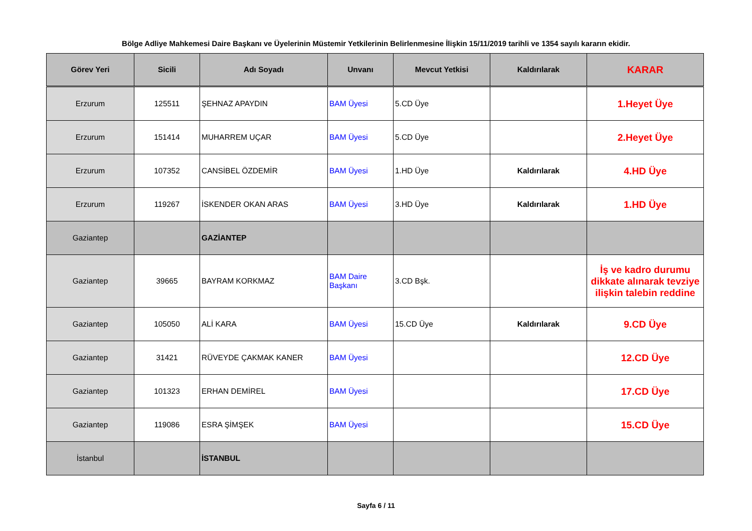Bölge Adliye Mahkemesi Daire Başkanı ve Üyelerinin Müstemir Yetkilerinin Belirlenmesine İlişkin 15/11/2019 tarihli ve 1354 sayılı kararın ekidir.
| Görev Yeri | Sicili | Adı Soyadı | Unvanı | Mevcut Yetkisi | Kaldırılarak | KARAR |
| --- | --- | --- | --- | --- | --- | --- |
| Erzurum | 125511 | ŞEHNAZ APAYDIN | BAM Üyesi | 5.CD Üye | | 1.Heyet Üye |
| Erzurum | 151414 | MUHARREM UÇAR | BAM Üyesi | 5.CD Üye | | 2.Heyet Üye |
| Erzurum | 107352 | CANSİBEL ÖZDEMİR | BAM Üyesi | 1.HD Üye | Kaldırılarak | 4.HD Üye |
| Erzurum | 119267 | İSKENDER OKAN ARAS | BAM Üyesi | 3.HD Üye | Kaldırılarak | 1.HD Üye |
| Gaziantep | | GAZİANTEP | | | | |
| Gaziantep | 39665 | BAYRAM KORKMAZ | BAM Daire Başkanı | 3.CD Bşk. | | İş ve kadro durumu dikkate alınarak tevziye ilişkin talebin reddine |
| Gaziantep | 105050 | ALİ KARA | BAM Üyesi | 15.CD Üye | Kaldırılarak | 9.CD Üye |
| Gaziantep | 31421 | RÜVEYDE ÇAKMAK KANER | BAM Üyesi | | | 12.CD Üye |
| Gaziantep | 101323 | ERHAN DEMİREL | BAM Üyesi | | | 17.CD Üye |
| Gaziantep | 119086 | ESRA ŞİMŞEK | BAM Üyesi | | | 15.CD Üye |
| İstanbul | | İSTANBUL | | | | |
Sayfa 6 / 11